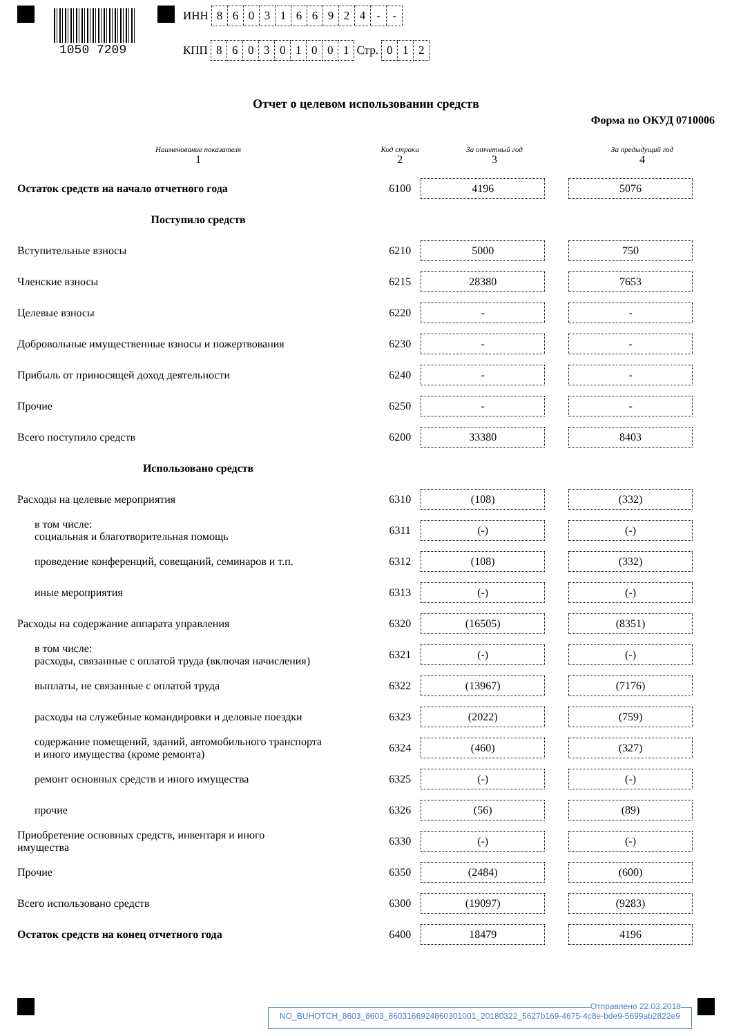1050 7209
ИНН 8603166924 - -
КПП 860301001 Стр. 012
Отчет о целевом использовании средств
Форма по ОКУД 0710006
| Наименование показателя 1 | Код строки 2 | За отчетный год 3 | | За предыдущий год 4 |
| --- | --- | --- | --- | --- |
| Остаток средств на начало отчетного года | 6100 | 4196 | | 5076 |
| Поступило средств | | | | |
| Вступительные взносы | 6210 | 5000 | | 750 |
| Членские взносы | 6215 | 28380 | | 7653 |
| Целевые взносы | 6220 | - | | - |
| Добровольные имущественные взносы и пожертвования | 6230 | - | | - |
| Прибыль от приносящей доход деятельности | 6240 | - | | - |
| Прочие | 6250 | - | | - |
| Всего поступило средств | 6200 | 33380 | | 8403 |
| Использовано средств | | | | |
| Расходы на целевые мероприятия | 6310 | (108) | | (332) |
| в том числе: социальная и благотворительная помощь | 6311 | (-) | | (-) |
| проведение конференций, совещаний, семинаров и т.п. | 6312 | (108) | | (332) |
| иные мероприятия | 6313 | (-) | | (-) |
| Расходы на содержание аппарата управления | 6320 | (16505) | | (8351) |
| в том числе: расходы, связанные с оплатой труда (включая начисления) | 6321 | (-) | | (-) |
| выплаты, не связанные с оплатой труда | 6322 | (13967) | | (7176) |
| расходы на служебные командировки и деловые поездки | 6323 | (2022) | | (759) |
| содержание помещений, зданий, автомобильного транспорта и иного имущества (кроме ремонта) | 6324 | (460) | | (327) |
| ремонт основных средств и иного имущества | 6325 | (-) | | (-) |
| прочие | 6326 | (56) | | (89) |
| Приобретение основных средств, инвентаря и иного имущества | 6330 | (-) | | (-) |
| Прочие | 6350 | (2484) | | (600) |
| Всего использовано средств | 6300 | (19097) | | (9283) |
| Остаток средств на конец отчетного года | 6400 | 18479 | | 4196 |
Отправлено 22.03.2018
NO_BUHOTCH_8603_8603_8603166924860301001_20180322_5627b169-4675-4c8e-bde9-5699ab2822e9